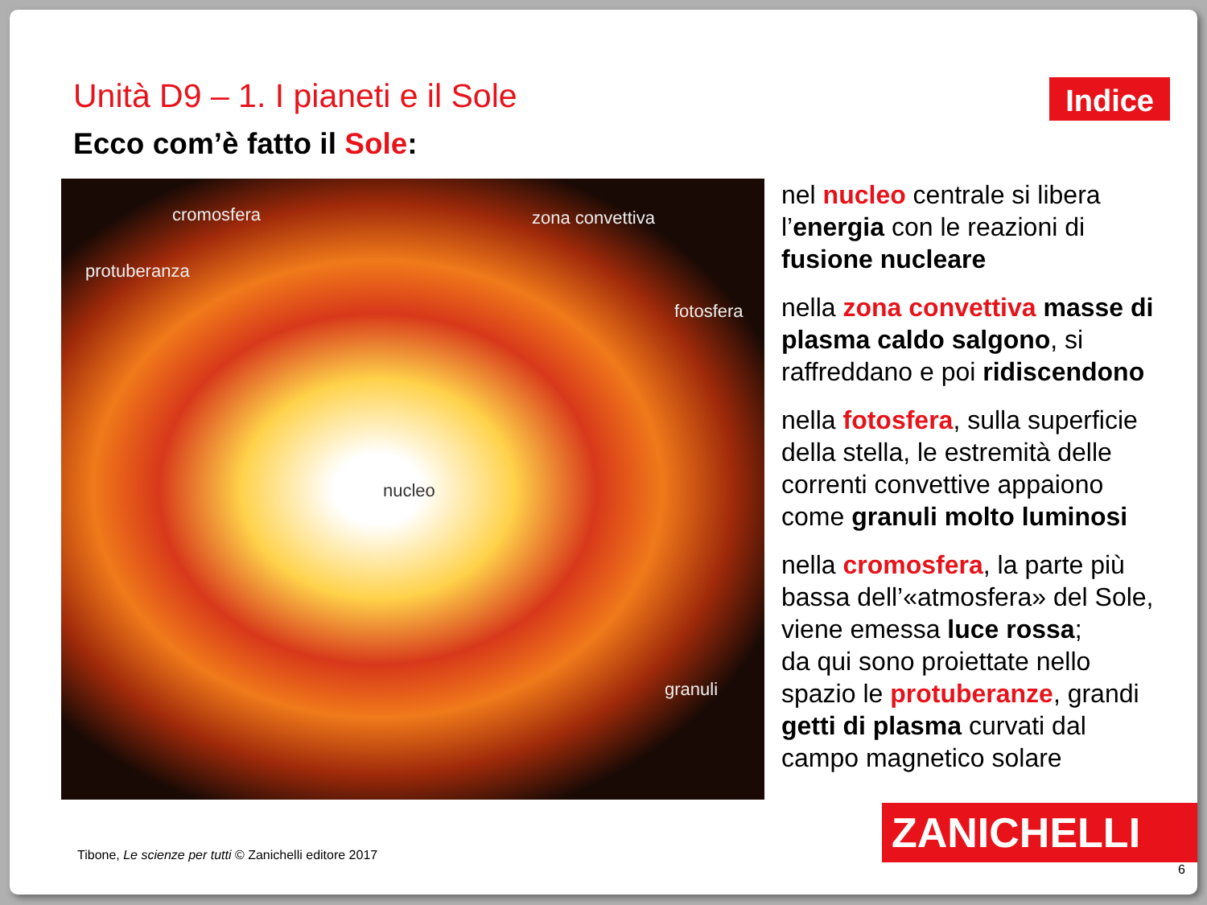Unità D9 – 1. I pianeti e il Sole
Indice
Ecco com’è fatto il Sole:
cromosfera zona convettiva
protuberanza
fotosfera
nucleo
granuli
nel nucleo centrale si libera l’energia con le reazioni di fusione nucleare
nella zona convettiva masse di plasma caldo salgono, si raffreddano e poi ridiscendono
nella fotosfera, sulla superficie della stella, le estremità delle correnti convettive appaiono come granuli molto luminosi
nella cromosfera, la parte più bassa dell’«atmosfera» del Sole, viene emessa luce rossa;
da qui sono proiettate nello spazio le protuberanze, grandi getti di plasma curvati dal campo magnetico solare
Tibone, Le scienze per tutti © Zanichelli editore 2017
ZANICHELLI
6